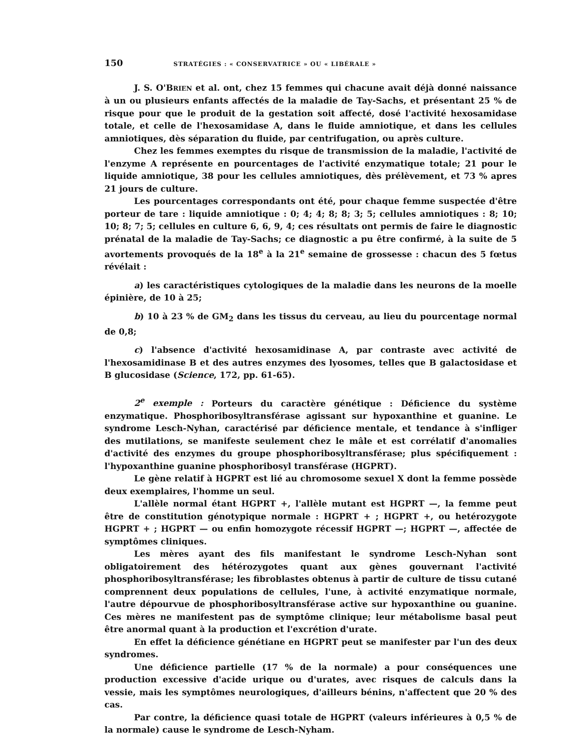150 STRATÉGIES : « CONSERVATRICE » OU « LIBÉRALE »
J. S. O'BRIEN et al. ont, chez 15 femmes qui chacune avait déjà donné naissance à un ou plusieurs enfants affectés de la maladie de Tay-Sachs, et présentant 25 % de risque pour que le produit de la gestation soit affecté, dosé l'activité hexosamidase totale, et celle de l'hexosamidase A, dans le fluide amniotique, et dans les cellules amniotiques, dès séparation du fluide, par centrifugation, ou après culture.
Chez les femmes exemptes du risque de transmission de la maladie, l'activité de l'enzyme A représente en pourcentages de l'activité enzymatique totale; 21 pour le liquide amniotique, 38 pour les cellules amniotiques, dès prélèvement, et 73 % apres 21 jours de culture.
Les pourcentages correspondants ont été, pour chaque femme suspectée d'être porteur de tare : liquide amniotique : 0; 4; 4; 8; 8; 3; 5; cellules amniotiques : 8; 10; 10; 8; 7; 5; cellules en culture 6, 6, 9, 4; ces résultats ont permis de faire le diagnostic prénatal de la maladie de Tay-Sachs; ce diagnostic a pu être confirmé, à la suite de 5 avortements provoqués de la 18<sup>e</sup> à la 21<sup>e</sup> semaine de grossesse : chacun des 5 fœtus révélait :
a) les caractéristiques cytologiques de la maladie dans les neurons de la moelle épinière, de 10 à 25;
b) 10 à 23 % de GM<sub>2</sub> dans les tissus du cerveau, au lieu du pourcentage normal de 0,8;
c) l'absence d'activité hexosamidinase A, par contraste avec activité de l'hexosamidinase B et des autres enzymes des lyosomes, telles que B galactosidase et B glucosidase (Science, 172, pp. 61-65).
2<sup>e</sup> exemple : Porteurs du caractère génétique : Déficience du système enzymatique. Phosphoribosyltransférase agissant sur hypoxanthine et guanine. Le syndrome Lesch-Nyhan, caractérisé par déficience mentale, et tendance à s'infliger des mutilations, se manifeste seulement chez le mâle et est corrélatif d'anomalies d'activité des enzymes du groupe phosphoribosyltransférase; plus spécifiquement : l'hypoxanthine guanine phosphoribosyl transférase (HGPRT).
Le gène relatif à HGPRT est lié au chromosome sexuel X dont la femme possède deux exemplaires, l'homme un seul.
L'allèle normal étant HGPRT +, l'allèle mutant est HGPRT —, la femme peut être de constitution génotypique normale : HGPRT + ; HGPRT +, ou hetérozygote HGPRT + ; HGPRT — ou enfin homozygote récessif HGPRT —; HGPRT —, affectée de symptômes cliniques.
Les mères ayant des fils manifestant le syndrome Lesch-Nyhan sont obligatoirement des hétérozygotes quant aux gènes gouvernant l'activité phosphoribosyltransférase; les fibroblastes obtenus à partir de culture de tissu cutané comprennent deux populations de cellules, l'une, à activité enzymatique normale, l'autre dépourvue de phosphoribosyltransférase active sur hypoxanthine ou guanine. Ces mères ne manifestent pas de symptôme clinique; leur métabolisme basal peut être anormal quant à la production et l'excrétion d'urate.
En effet la déficience génétiane en HGPRT peut se manifester par l'un des deux syndromes.
Une déficience partielle (17 % de la normale) a pour conséquences une production excessive d'acide urique ou d'urates, avec risques de calculs dans la vessie, mais les symptômes neurologiques, d'ailleurs bénins, n'affectent que 20 % des cas.
Par contre, la déficience quasi totale de HGPRT (valeurs inférieures à 0,5 % de la normale) cause le syndrome de Lesch-Nyham.